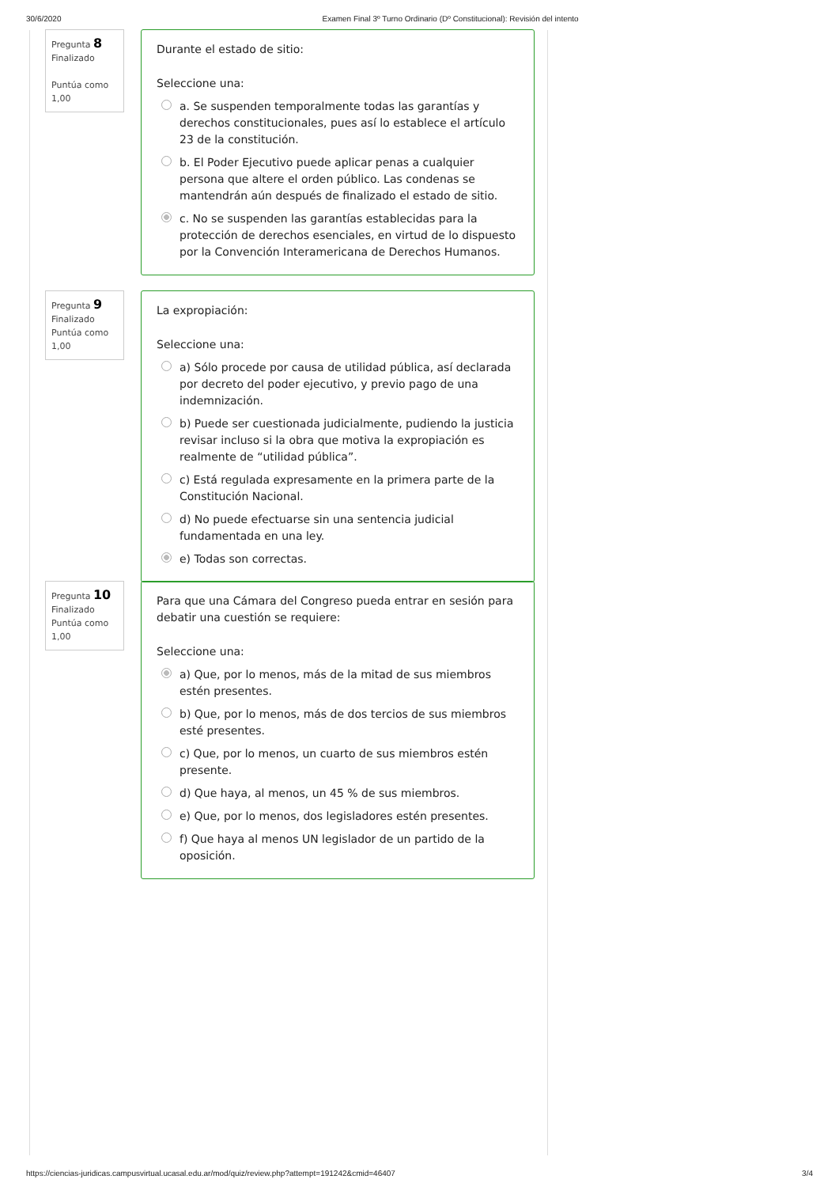30/6/2020 Examen Final 3º Turno Ordinario (Dº Constitucional): Revisión del intento
Pregunta 8
Finalizado
Puntúa como 1,00
Durante el estado de sitio:
Seleccione una:
a. Se suspenden temporalmente todas las garantías y derechos constitucionales, pues así lo establece el artículo 23 de la constitución.
b. El Poder Ejecutivo puede aplicar penas a cualquier persona que altere el orden público. Las condenas se mantendrán aún después de finalizado el estado de sitio.
c. No se suspenden las garantías establecidas para la protección de derechos esenciales, en virtud de lo dispuesto por la Convención Interamericana de Derechos Humanos.
Pregunta 9
Finalizado
Puntúa como 1,00
La expropiación:
Seleccione una:
a) Sólo procede por causa de utilidad pública, así declarada por decreto del poder ejecutivo, y previo pago de una indemnización.
b) Puede ser cuestionada judicialmente, pudiendo la justicia revisar incluso si la obra que motiva la expropiación es realmente de “utilidad pública”.
c) Está regulada expresamente en la primera parte de la Constitución Nacional.
d) No puede efectuarse sin una sentencia judicial fundamentada en una ley.
e) Todas son correctas.
Pregunta 10
Finalizado
Puntúa como 1,00
Para que una Cámara del Congreso pueda entrar en sesión para debatir una cuestión se requiere:
Seleccione una:
a) Que, por lo menos, más de la mitad de sus miembros estén presentes.
b) Que, por lo menos, más de dos tercios de sus miembros esté presentes.
c) Que, por lo menos, un cuarto de sus miembros estén presente.
d) Que haya, al menos, un 45 % de sus miembros.
e) Que, por lo menos, dos legisladores estén presentes.
f) Que haya al menos UN legislador de un partido de la oposición.
https://ciencias-juridicas.campusvirtual.ucasal.edu.ar/mod/quiz/review.php?attempt=191242&cmid=46407 3/4